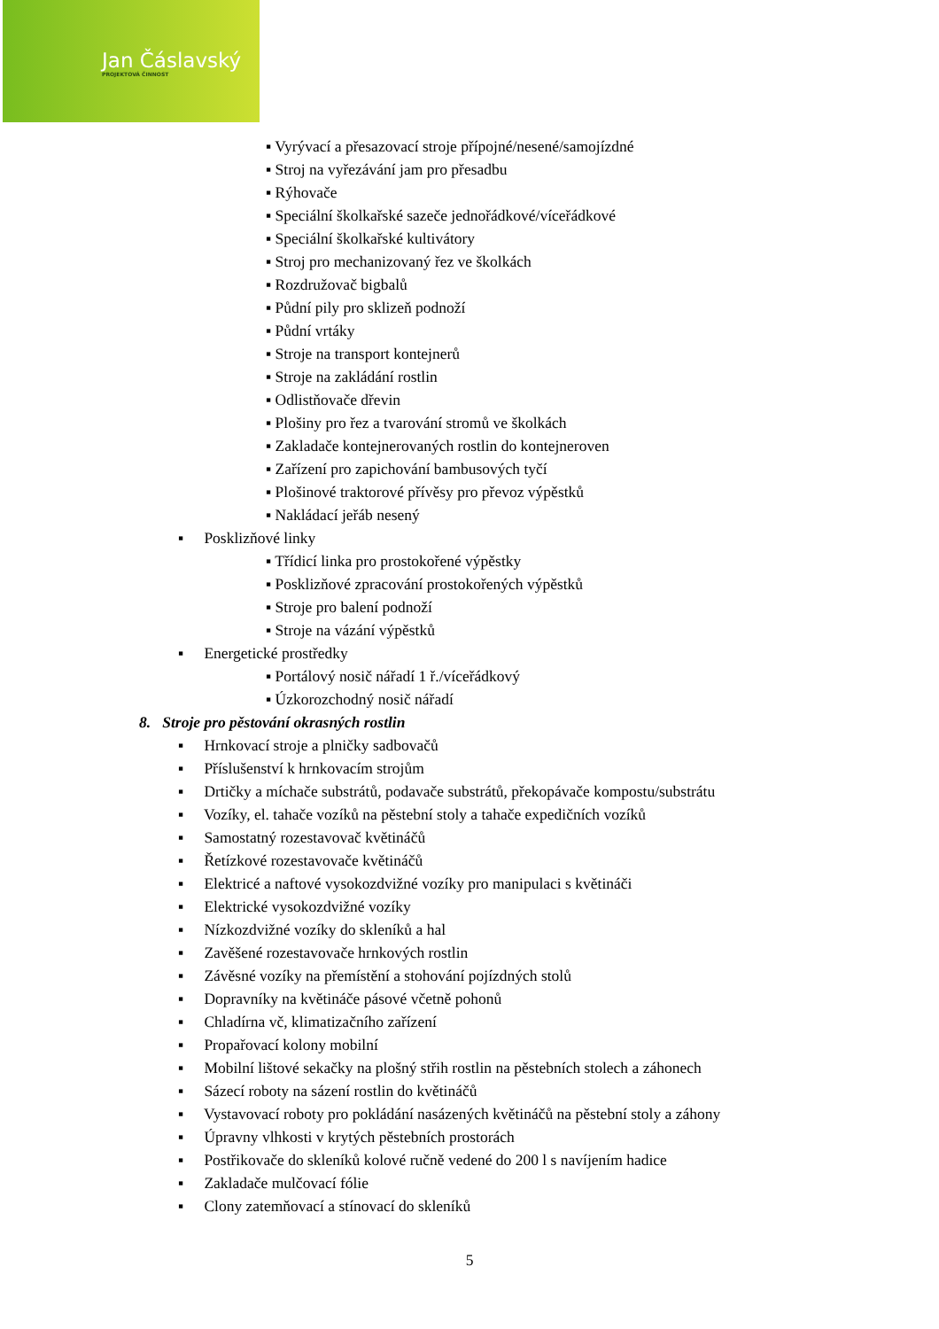Jan Čáslavský
PROJEKTOVÁ ČINNOST
▪ Vyrývací a přesazovací stroje přípojné/nesené/samojízdné
▪ Stroj na vyřezávání jam pro přesadbu
▪ Rýhovače
▪ Speciální školkařské sazeče jednořádkové/víceřádkové
▪ Speciální školkařské kultivátory
▪ Stroj pro mechanizovaný řez ve školkách
▪ Rozdružovač bigbalů
▪ Půdní pily pro sklizeň podnoží
▪ Půdní vrtáky
▪ Stroje na transport kontejnerů
▪ Stroje na zakládání rostlin
▪ Odlistňovače dřevin
▪ Plošiny pro řez a tvarování stromů ve školkách
▪ Zakladače kontejnerovaných rostlin do kontejneroven
▪ Zařízení pro zapichování bambusových tyčí
▪ Plošinové traktorové přívěsy pro převoz výpěstků
▪ Nakládací jeřáb nesený
▪ Posklizňové linky
▪ Třídicí linka pro prostokořené výpěstky
▪ Posklizňové zpracování prostokořených výpěstků
▪ Stroje pro balení podnoží
▪ Stroje na vázání výpěstků
▪ Energetické prostředky
▪ Portálový nosič nářadí 1 ř./víceřádkový
▪ Úzkorozchodný nosič nářadí
8. Stroje pro pěstování okrasných rostlin
▪ Hrnkovací stroje a plničky sadbovačů
▪ Příslušenství k hrnkovacím strojům
▪ Drtičky a míchače substrátů, podavače substrátů, překopávače kompostu/substrátu
▪ Vozíky, el. tahače vozíků na pěstební stoly a tahače expedičních vozíků
▪ Samostatný rozestavovač květináčů
▪ Řetízkové rozestavovače květináčů
▪ Elektricé a naftové vysokozdvižné vozíky pro manipulaci s květináči
▪ Elektrické vysokozdvižné vozíky
▪ Nízkozdvižné vozíky do skleníků a hal
▪ Zavěšené rozestavovače hrnkových rostlin
▪ Závěsné vozíky na přemístění a stohování pojízdných stolů
▪ Dopravníky na květináče pásové včetně pohonů
▪ Chladírna vč, klimatizačního zařízení
▪ Propařovací kolony mobilní
▪ Mobilní lištové sekačky na plošný střih rostlin na pěstebních stolech a záhonech
▪ Sázecí roboty na sázení rostlin do květináčů
▪ Vystavovací roboty pro pokládání nasázených květináčů na pěstební stoly a záhony
▪ Úpravny vlhkosti v krytých pěstebních prostorách
▪ Postřikovače do skleníků kolové ručně vedené do 200 l s navíjením hadice
▪ Zakladače mulčovací fólie
▪ Clony zatemňovací a stínovací do skleníků
5